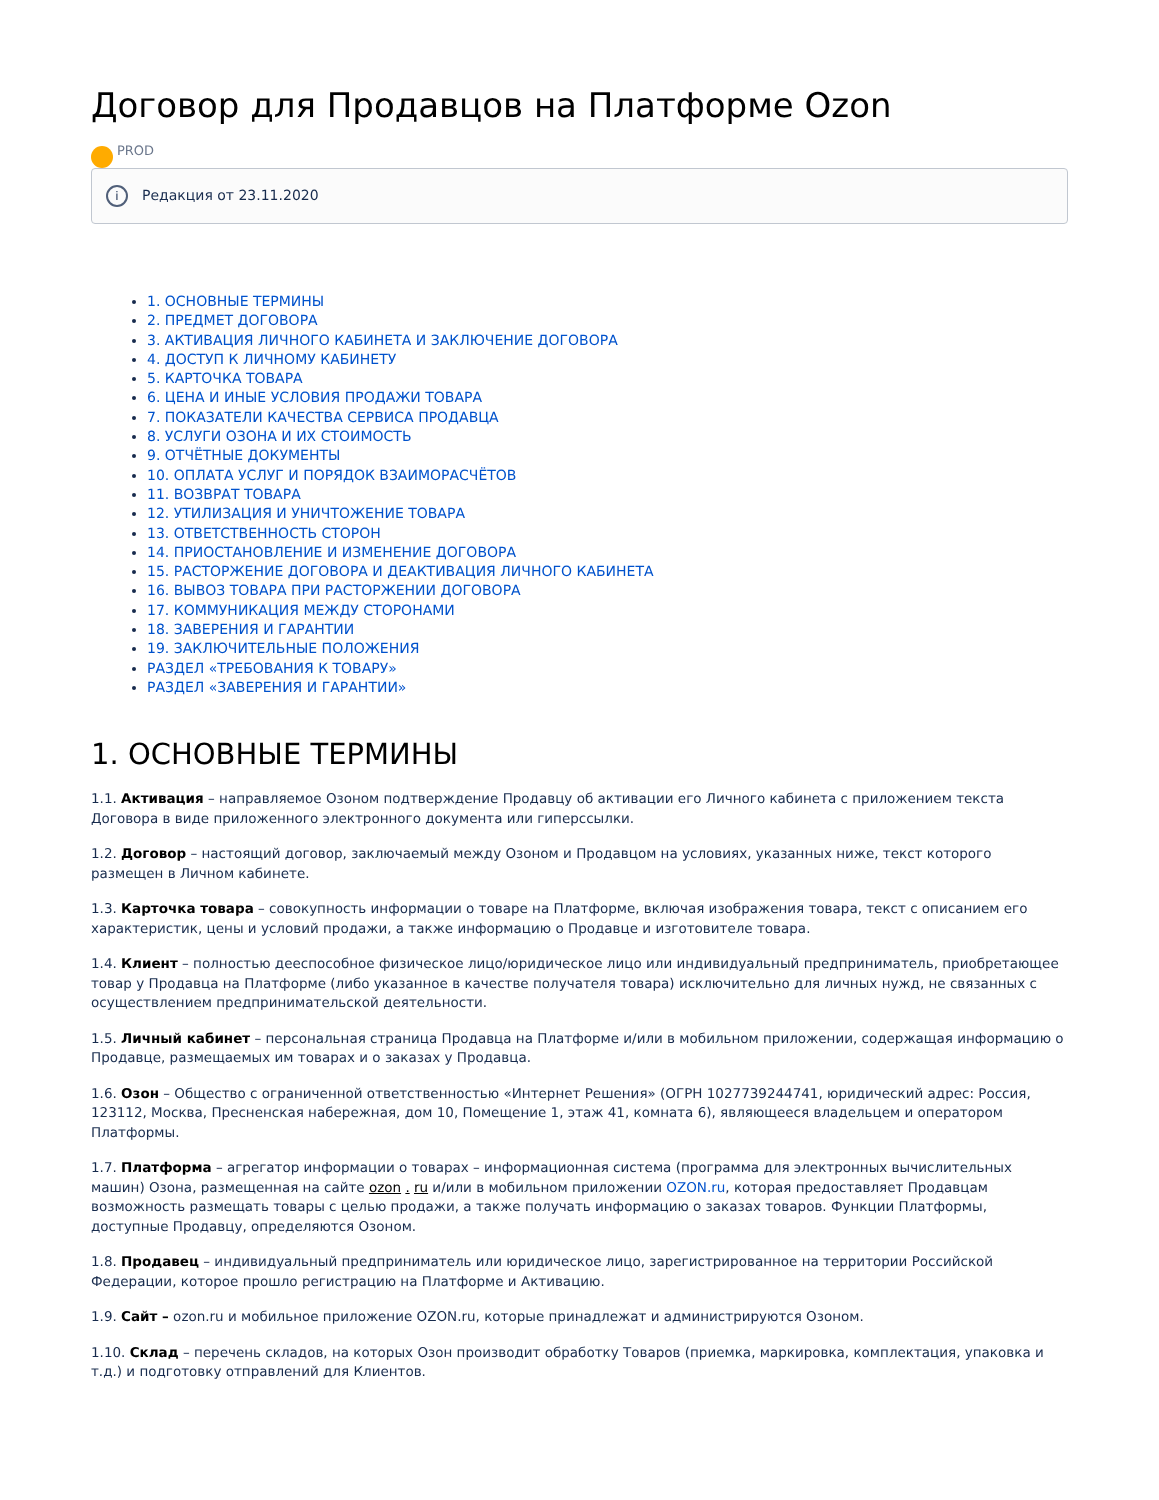Договор для Продавцов на Платформе Ozon
PROD
i Редакция от 23.11.2020
1. ОСНОВНЫЕ ТЕРМИНЫ
2. ПРЕДМЕТ ДОГОВОРА
3. АКТИВАЦИЯ ЛИЧНОГО КАБИНЕТА И ЗАКЛЮЧЕНИЕ ДОГОВОРА
4. ДОСТУП К ЛИЧНОМУ КАБИНЕТУ
5. КАРТОЧКА ТОВАРА
6. ЦЕНА И ИНЫЕ УСЛОВИЯ ПРОДАЖИ ТОВАРА
7. ПОКАЗАТЕЛИ КАЧЕСТВА СЕРВИСА ПРОДАВЦА
8. УСЛУГИ ОЗОНА И ИХ СТОИМОСТЬ
9. ОТЧЁТНЫЕ ДОКУМЕНТЫ
10. ОПЛАТА УСЛУГ И ПОРЯДОК ВЗАИМОРАСЧЁТОВ
11. ВОЗВРАТ ТОВАРА
12. УТИЛИЗАЦИЯ И УНИЧТОЖЕНИЕ ТОВАРА
13. ОТВЕТСТВЕННОСТЬ СТОРОН
14. ПРИОСТАНОВЛЕНИЕ И ИЗМЕНЕНИЕ ДОГОВОРА
15. РАСТОРЖЕНИЕ ДОГОВОРА И ДЕАКТИВАЦИЯ ЛИЧНОГО КАБИНЕТА
16. ВЫВОЗ ТОВАРА ПРИ РАСТОРЖЕНИИ ДОГОВОРА
17. КОММУНИКАЦИЯ МЕЖДУ СТОРОНАМИ
18. ЗАВЕРЕНИЯ И ГАРАНТИИ
19. ЗАКЛЮЧИТЕЛЬНЫЕ ПОЛОЖЕНИЯ
РАЗДЕЛ «ТРЕБОВАНИЯ К ТОВАРУ»
РАЗДЕЛ «ЗАВЕРЕНИЯ И ГАРАНТИИ»
1. ОСНОВНЫЕ ТЕРМИНЫ
1.1. Активация – направляемое Озоном подтверждение Продавцу об активации его Личного кабинета с приложением текста Договора в виде приложенного электронного документа или гиперссылки.
1.2. Договор – настоящий договор, заключаемый между Озоном и Продавцом на условиях, указанных ниже, текст которого размещен в Личном кабинете.
1.3. Карточка товара – совокупность информации о товаре на Платформе, включая изображения товара, текст с описанием его характеристик, цены и условий продажи, а также информацию о Продавце и изготовителе товара.
1.4. Клиент – полностью дееспособное физическое лицо/юридическое лицо или индивидуальный предприниматель, приобретающее товар у Продавца на Платформе (либо указанное в качестве получателя товара) исключительно для личных нужд, не связанных с осуществлением предпринимательской деятельности.
1.5. Личный кабинет – персональная страница Продавца на Платформе и/или в мобильном приложении, содержащая информацию о Продавце, размещаемых им товарах и о заказах у Продавца.
1.6. Озон – Общество с ограниченной ответственностью «Интернет Решения» (ОГРН 1027739244741, юридический адрес: Россия, 123112, Москва, Пресненская набережная, дом 10, Помещение 1, этаж 41, комната 6), являющееся владельцем и оператором Платформы.
1.7. Платформа – агрегатор информации о товарах – информационная система (программа для электронных вычислительных машин) Озона, размещенная на сайте ozon . ru и/или в мобильном приложении OZON.ru, которая предоставляет Продавцам возможность размещать товары с целью продажи, а также получать информацию о заказах товаров. Функции Платформы, доступные Продавцу, определяются Озоном.
1.8. Продавец – индивидуальный предприниматель или юридическое лицо, зарегистрированное на территории Российской Федерации, которое прошло регистрацию на Платформе и Активацию.
1.9. Сайт – ozon.ru и мобильное приложение OZON.ru, которые принадлежат и администрируются Озоном.
1.10. Склад – перечень складов, на которых Озон производит обработку Товаров (приемка, маркировка, комплектация, упаковка и т.д.) и подготовку отправлений для Клиентов.